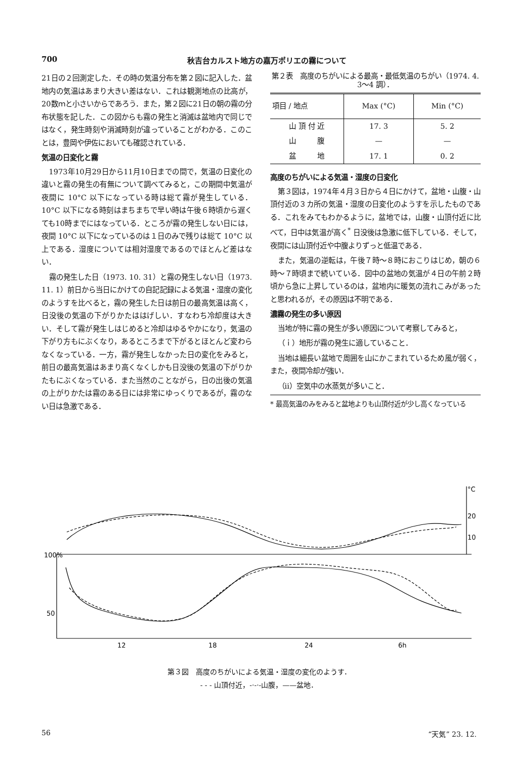700 秋吉台カルスト地方の嘉万ポリエの霧について
21日の２回測定した．その時の気温分布を第２図に記入した．盆地内の気温はあまり大きい差はない．これは観測地点の比高が，20数ｍと小さいからであろう．また，第２図に21日の朝の霧の分布状態を記した．この図からも霧の発生と消滅は盆地内で同じではなく，発生時刻や消滅時刻が違っていることがわかる．このことは，豊岡や伊佐においても確認されている．
気温の日変化と霧
1973年10月29日から11月10日までの間で，気温の日変化の違いと霧の発生の有無について調べてみると，この期間中気温が夜間に 10°C 以下になっている時は総て霧が発生している．10°C 以下になる時刻はまちまちで早い時は午後６時頃から遅くても10時までにはなっている．ところが霧の発生しない日には，夜間 10°C 以下になっているのは１日のみで残りは総て 10°C 以上である．湿度については相対湿度であるのでほとんど差はない．
霧の発生した日（1973. 10. 31）と霧の発生しない日（1973. 11. 1）前日から当日にかけての自記記録による気温・湿度の変化のようすを比べると，霧の発生した日は前日の最高気温は高く，日没後の気温の下がりかたははげしい．すなわち冷却度は大きい．そして霧が発生しはじめると冷却はゆるやかになり，気温の下がり方もにぶくなり，あるところまで下がるとほとんど変わらなくなっている．一方，霧が発生しなかった日の変化をみると，前日の最高気温はあまり高くなくしかも日没後の気温の下がりかたもにぶくなっている．また当然のことながら，日の出後の気温の上がりかたは霧のある日には非常にゆっくりであるが，霧のない日は急激である．
第２表　高度のちがいによる最高・最低気温のちがい（1974. 4. 3〜4 調）．
| 項目 / 地点 | Max (°C) | Min (°C) |
| --- | --- | --- |
| 山 頂 付 近 | 17. 3 | 5. 2 |
| 山 腹 | — | — |
| 盆 地 | 17. 1 | 0. 2 |
高度のちがいによる気温・湿度の日変化
第３図は，1974年４月３日から４日にかけて，盆地・山腹・山頂付近の３カ所の気温・湿度の日変化のようすを示したものである．これをみてもわかるように，盆地では，山腹・山頂付近に比べて，日中は気温が高く<sup>*</sup> 日没後は急激に低下している．そして，夜間には山頂付近や中腹よりずっと低温である．
また，気温の逆転は，午後７時〜８時におこりはじめ，朝の６時〜７時頃まで続いている．図中の盆地の気温が４日の午前２時頃から急に上昇しているのは，盆地内に暖気の流れこみがあったと思われるが，その原因は不明である．
濃霧の発生の多い原因
当地が特に霧の発生が多い原因について考察してみると，
（ｉ）地形が霧の発生に適していること．
当地は細長い盆地で周囲を山にかこまれているため風が弱く，また，夜間冷却が強い．
（ii）空気中の水蒸気が多いこと．
* 最高気温のみをみると盆地よりも山頂付近が少し高くなっている
°C
20
10
100%
50
12
18
24
6h
第３図　高度のちがいによる気温・湿度の変化のようす．
- - - 山頂付近，-·-·-山腹，——盆地．
56 “天気” 23. 12.